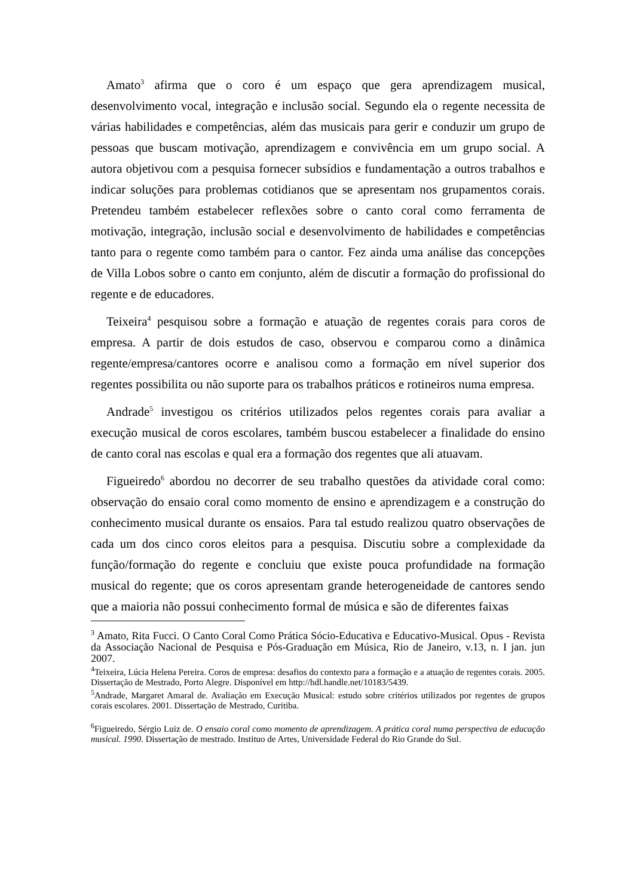Amato<sup>3</sup> afirma que o coro é um espaço que gera aprendizagem musical, desenvolvimento vocal, integração e inclusão social. Segundo ela o regente necessita de várias habilidades e competências, além das musicais para gerir e conduzir um grupo de pessoas que buscam motivação, aprendizagem e convivência em um grupo social. A autora objetivou com a pesquisa fornecer subsídios e fundamentação a outros trabalhos e indicar soluções para problemas cotidianos que se apresentam nos grupamentos corais. Pretendeu também estabelecer reflexões sobre o canto coral como ferramenta de motivação, integração, inclusão social e desenvolvimento de habilidades e competências tanto para o regente como também para o cantor. Fez ainda uma análise das concepções de Villa Lobos sobre o canto em conjunto, além de discutir a formação do profissional do regente e de educadores.
Teixeira<sup>4</sup> pesquisou sobre a formação e atuação de regentes corais para coros de empresa. A partir de dois estudos de caso, observou e comparou como a dinâmica regente/empresa/cantores ocorre e analisou como a formação em nível superior dos regentes possibilita ou não suporte para os trabalhos práticos e rotineiros numa empresa.
Andrade<sup>5</sup> investigou os critérios utilizados pelos regentes corais para avaliar a execução musical de coros escolares, também buscou estabelecer a finalidade do ensino de canto coral nas escolas e qual era a formação dos regentes que ali atuavam.
Figueiredo<sup>6</sup> abordou no decorrer de seu trabalho questões da atividade coral como: observação do ensaio coral como momento de ensino e aprendizagem e a construção do conhecimento musical durante os ensaios. Para tal estudo realizou quatro observações de cada um dos cinco coros eleitos para a pesquisa. Discutiu sobre a complexidade da função/formação do regente e concluiu que existe pouca profundidade na formação musical do regente; que os coros apresentam grande heterogeneidade de cantores sendo que a maioria não possui conhecimento formal de música e são de diferentes faixas
<sup>3</sup> Amato, Rita Fucci. O Canto Coral Como Prática Sócio-Educativa e Educativo-Musical. Opus - Revista da Associação Nacional de Pesquisa e Pós-Graduação em Música, Rio de Janeiro, v.13, n. I jan. jun 2007.
<sup>4</sup> Teixeira, Lúcia Helena Pereira. Coros de empresa: desafios do contexto para a formação e a atuação de regentes corais. 2005. Dissertação de Mestrado, Porto Alegre. Disponível em http://hdl.handle.net/10183/5439.
<sup>5</sup> Andrade, Margaret Amaral de. Avaliação em Execução Musical: estudo sobre critérios utilizados por regentes de grupos corais escolares. 2001. Dissertação de Mestrado, Curitiba.
<sup>6</sup> Figueiredo, Sérgio Luiz de. O ensaio coral como momento de aprendizagem. A prática coral numa perspectiva de educação musical. 1990. Dissertação de mestrado. Instituo de Artes, Universidade Federal do Rio Grande do Sul.